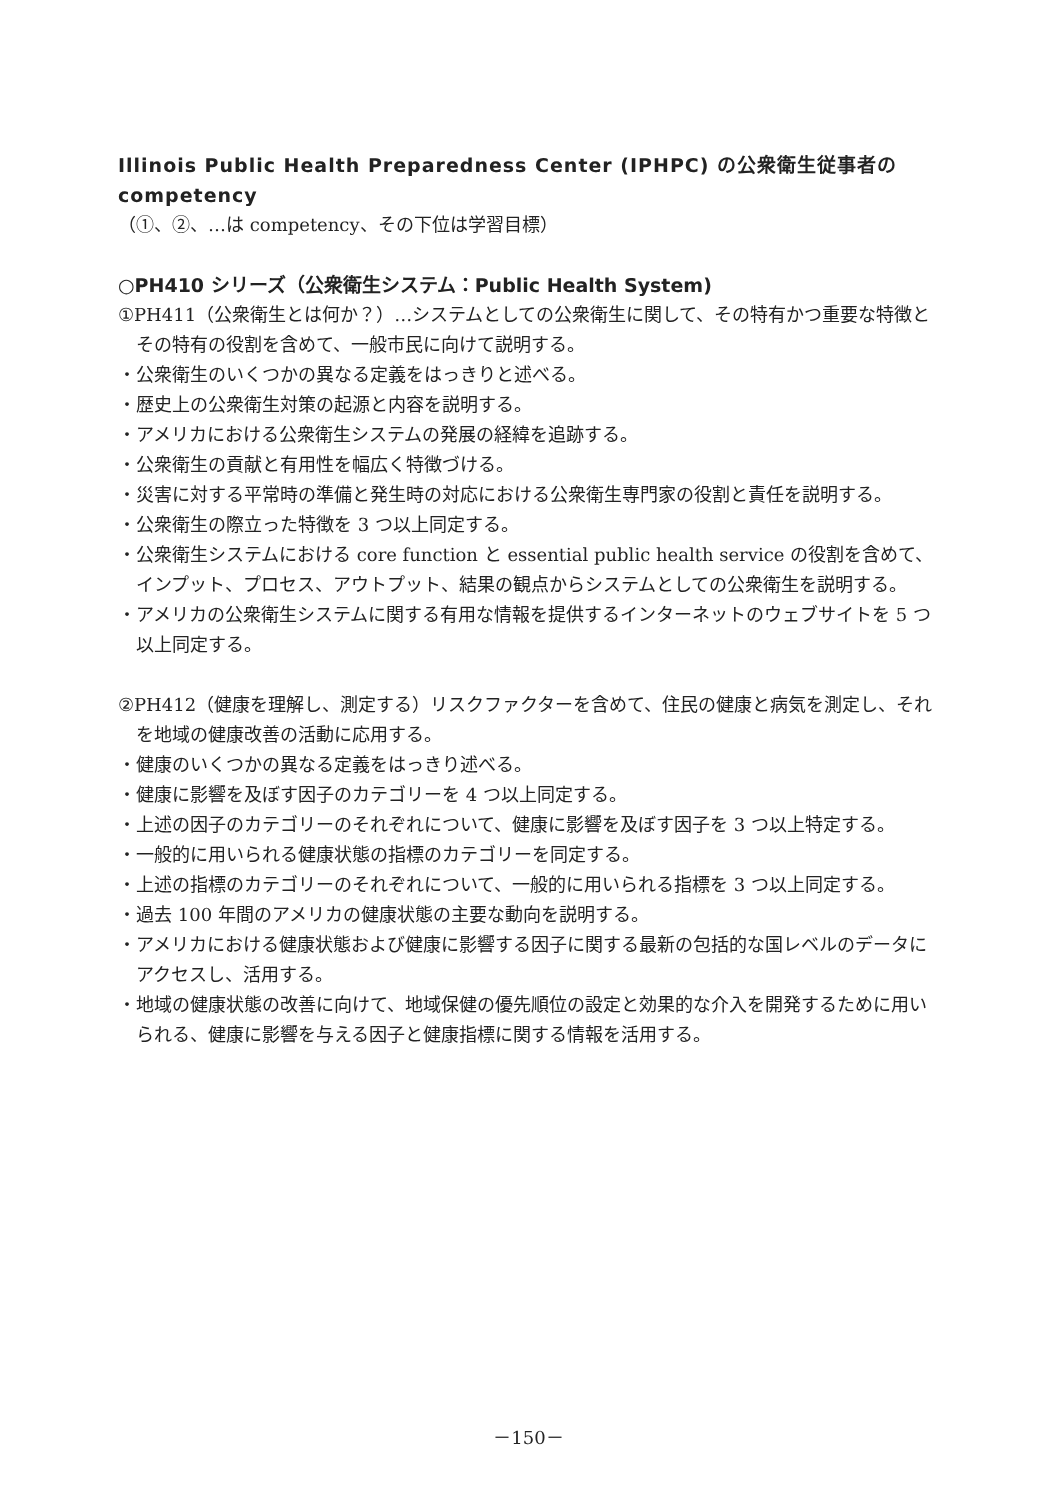Illinois Public Health Preparedness Center (IPHPC) の公衆衛生従事者の competency
（①、②、…は competency、その下位は学習目標）
○PH410 シリーズ（公衆衛生システム：Public Health System)
①PH411（公衆衛生とは何か？）…システムとしての公衆衛生に関して、その特有かつ重要な特徴とその特有の役割を含めて、一般市民に向けて説明する。
・公衆衛生のいくつかの異なる定義をはっきりと述べる。
・歴史上の公衆衛生対策の起源と内容を説明する。
・アメリカにおける公衆衛生システムの発展の経緯を追跡する。
・公衆衛生の貢献と有用性を幅広く特徴づける。
・災害に対する平常時の準備と発生時の対応における公衆衛生専門家の役割と責任を説明する。
・公衆衛生の際立った特徴を 3 つ以上同定する。
・公衆衛生システムにおける core function と essential public health service の役割を含めて、インプット、プロセス、アウトプット、結果の観点からシステムとしての公衆衛生を説明する。
・アメリカの公衆衛生システムに関する有用な情報を提供するインターネットのウェブサイトを 5 つ以上同定する。
②PH412（健康を理解し、測定する）リスクファクターを含めて、住民の健康と病気を測定し、それを地域の健康改善の活動に応用する。
・健康のいくつかの異なる定義をはっきり述べる。
・健康に影響を及ぼす因子のカテゴリーを 4 つ以上同定する。
・上述の因子のカテゴリーのそれぞれについて、健康に影響を及ぼす因子を 3 つ以上特定する。
・一般的に用いられる健康状態の指標のカテゴリーを同定する。
・上述の指標のカテゴリーのそれぞれについて、一般的に用いられる指標を 3 つ以上同定する。
・過去 100 年間のアメリカの健康状態の主要な動向を説明する。
・アメリカにおける健康状態および健康に影響する因子に関する最新の包括的な国レベルのデータにアクセスし、活用する。
・地域の健康状態の改善に向けて、地域保健の優先順位の設定と効果的な介入を開発するために用いられる、健康に影響を与える因子と健康指標に関する情報を活用する。
－150－